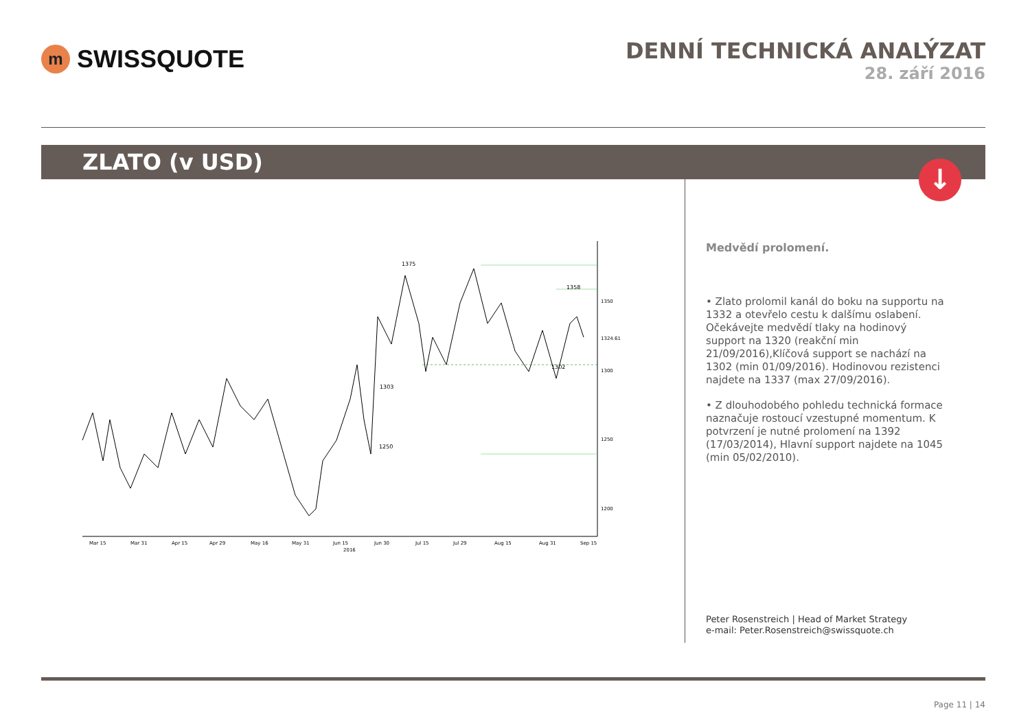m
SWISSQUOTE
DENNÍ TECHNICKÁ ANALÝZAT
28. září 2016
ZLATO (v USD)
↓
1375
1358
1303
1250
1302
1350
1300
1250
1200
1324.61
Mar 15
Mar 31
Apr 15
Apr 29
May 16
May 31
Jun 15
2016
Jun 30
Jul 15
Jul 29
Aug 15
Aug 31
Sep 15
Medvědí prolomení.
• Zlato prolomil kanál do boku na supportu na 1332 a otevřelo cestu k dalšímu oslabení. Očekávejte medvědí tlaky na hodinový support na 1320 (reakční min 21/09/2016),Klíčová support se nachází na 1302 (min 01/09/2016). Hodinovou rezistenci najdete na 1337 (max 27/09/2016).
• Z dlouhodobého pohledu technická formace naznačuje rostoucí vzestupné momentum. K potvrzení je nutné prolomení na 1392 (17/03/2014), Hlavní support najdete na 1045 (min 05/02/2010).
Peter Rosenstreich | Head of Market Strategy
e-mail: Peter.Rosenstreich@swissquote.ch
Page 11 | 14